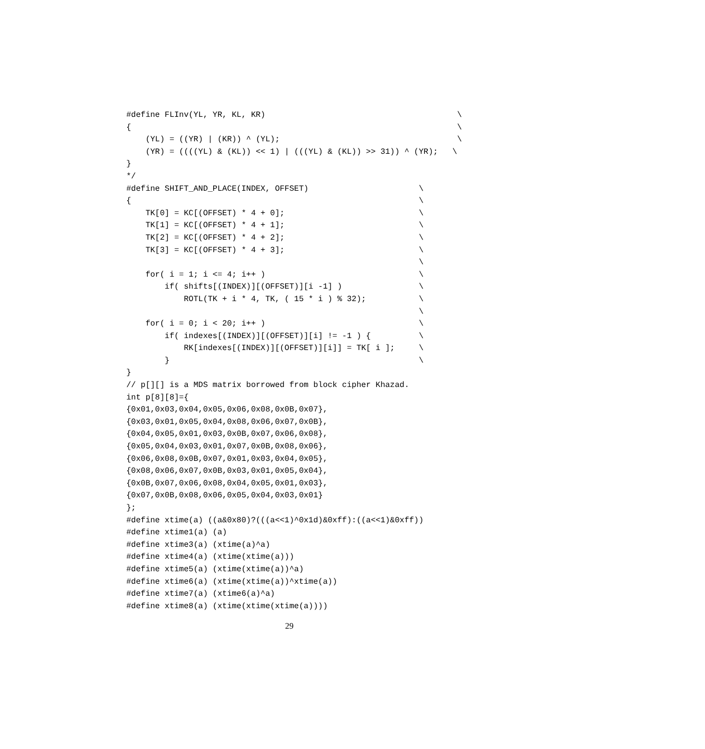#define FLInv(YL, YR, KL, KR)                                        \
{                                                                    \
    (YL) = ((YR) | (KR)) ^ (YL);                                     \
    (YR) = ((((YL) & (KL)) << 1) | (((YL) & (KL)) >> 31)) ^ (YR);   \
}
*/
#define SHIFT_AND_PLACE(INDEX, OFFSET)                       \
{                                                            \
    TK[0] = KC[(OFFSET) * 4 + 0];                            \
    TK[1] = KC[(OFFSET) * 4 + 1];                            \
    TK[2] = KC[(OFFSET) * 4 + 2];                            \
    TK[3] = KC[(OFFSET) * 4 + 3];                            \
                                                             \
    for( i = 1; i <= 4; i++ )                                \
        if( shifts[(INDEX)][(OFFSET)][i -1] )                \
            ROTL(TK + i * 4, TK, ( 15 * i ) % 32);           \
                                                             \
    for( i = 0; i < 20; i++ )                                \
        if( indexes[(INDEX)][(OFFSET)][i] != -1 ) {          \
            RK[indexes[(INDEX)][(OFFSET)][i]] = TK[ i ];     \
        }                                                    \
}
// p[][] is a MDS matrix borrowed from block cipher Khazad.
int p[8][8]={
{0x01,0x03,0x04,0x05,0x06,0x08,0x0B,0x07},
{0x03,0x01,0x05,0x04,0x08,0x06,0x07,0x0B},
{0x04,0x05,0x01,0x03,0x0B,0x07,0x06,0x08},
{0x05,0x04,0x03,0x01,0x07,0x0B,0x08,0x06},
{0x06,0x08,0x0B,0x07,0x01,0x03,0x04,0x05},
{0x08,0x06,0x07,0x0B,0x03,0x01,0x05,0x04},
{0x0B,0x07,0x06,0x08,0x04,0x05,0x01,0x03},
{0x07,0x0B,0x08,0x06,0x05,0x04,0x03,0x01}
};
#define xtime(a) ((a&0x80)?(((a<<1)^0x1d)&0xff):((a<<1)&0xff))
#define xtime1(a) (a)
#define xtime3(a) (xtime(a)^a)
#define xtime4(a) (xtime(xtime(a)))
#define xtime5(a) (xtime(xtime(a))^a)
#define xtime6(a) (xtime(xtime(a))^xtime(a))
#define xtime7(a) (xtime6(a)^a)
#define xtime8(a) (xtime(xtime(xtime(a))))
29